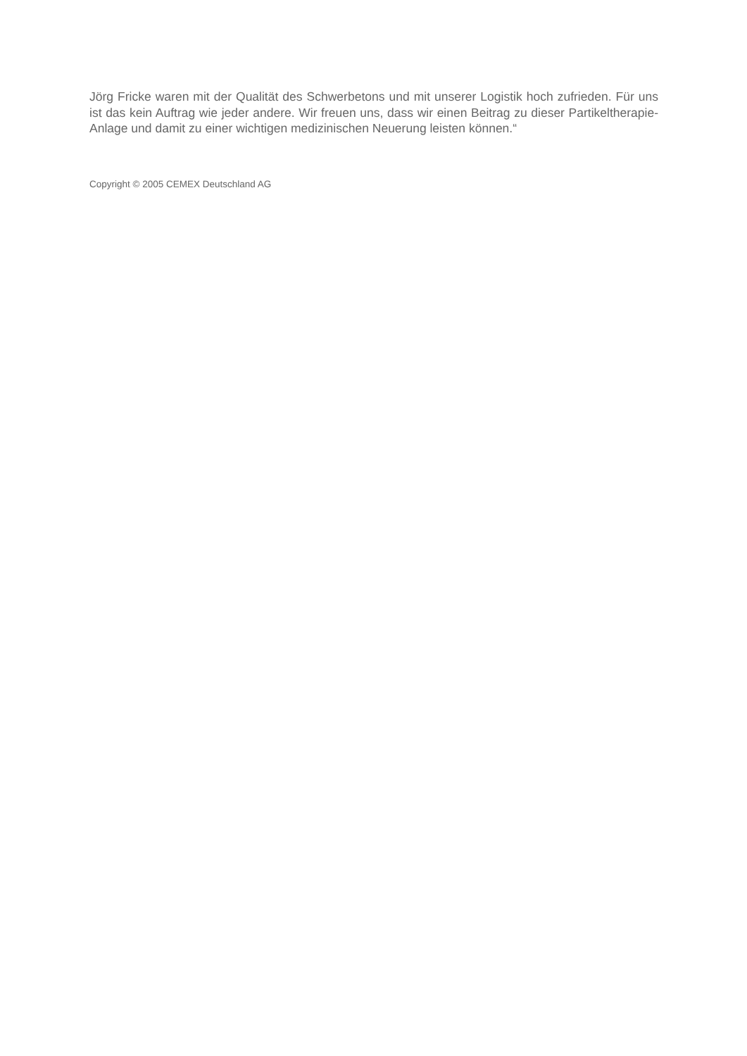Jörg Fricke waren mit der Qualität des Schwerbetons und mit unserer Logistik hoch zufrieden. Für uns ist das kein Auftrag wie jeder andere. Wir freuen uns, dass wir einen Beitrag zu dieser Partikeltherapie-Anlage und damit zu einer wichtigen medizinischen Neuerung leisten können.“
Copyright © 2005 CEMEX Deutschland AG